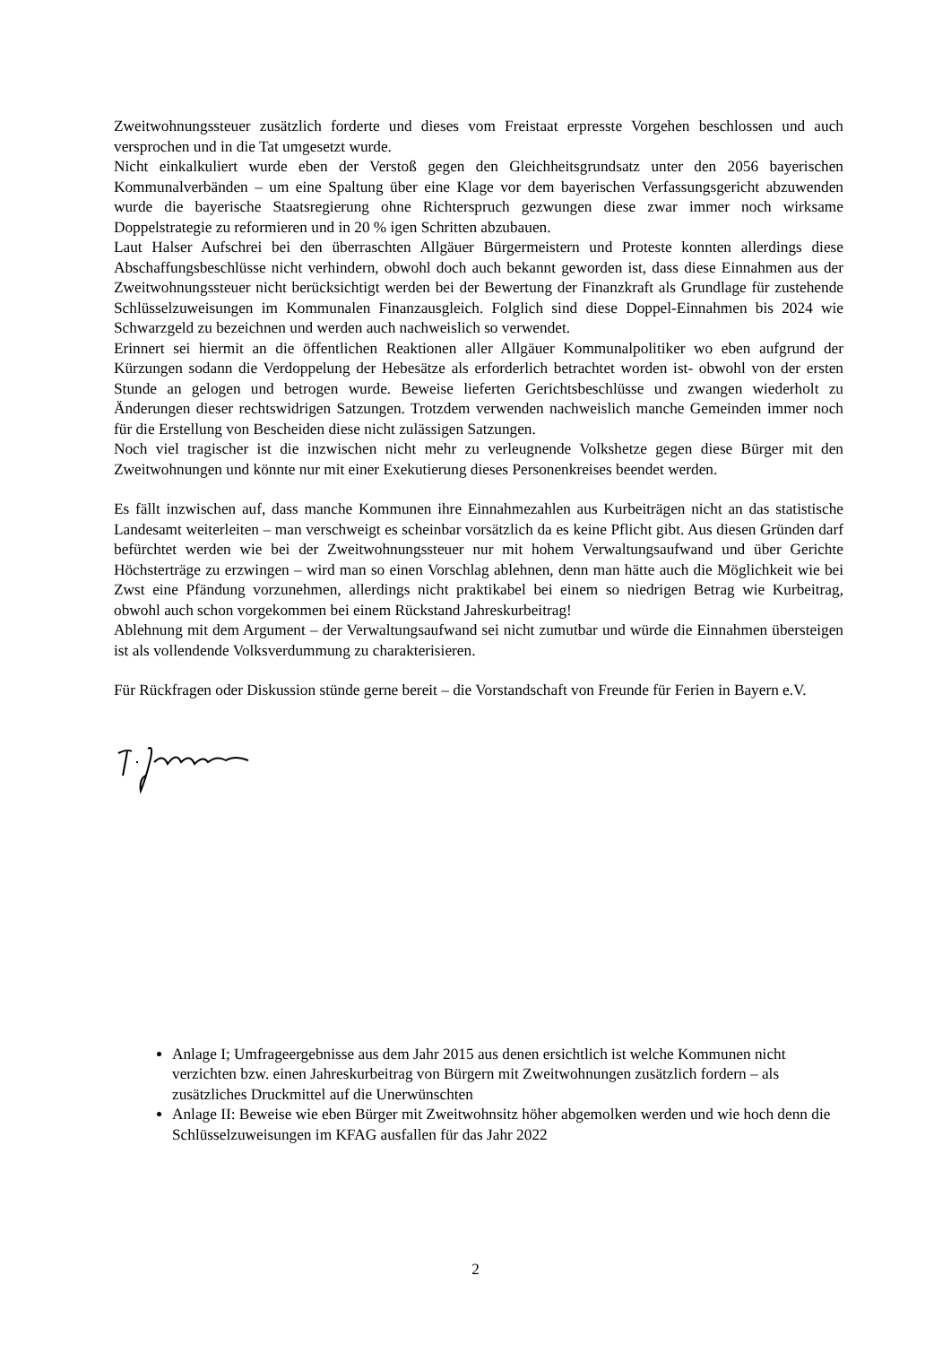Zweitwohnungssteuer zusätzlich forderte und dieses vom Freistaat erpresste Vorgehen beschlossen und auch versprochen und in die Tat umgesetzt wurde.
Nicht einkalkuliert wurde eben der Verstoß gegen den Gleichheitsgrundsatz unter den 2056 bayerischen Kommunalverbänden – um eine Spaltung über eine Klage vor dem bayerischen Verfassungsgericht abzuwenden wurde die bayerische Staatsregierung ohne Richterspruch gezwungen diese zwar immer noch wirksame Doppelstrategie zu reformieren und in 20 % igen Schritten abzubauen.
Laut Halser Aufschrei bei den überraschten Allgäuer Bürgermeistern und Proteste konnten allerdings diese Abschaffungsbeschlüsse nicht verhindern, obwohl doch auch bekannt geworden ist, dass diese Einnahmen aus der Zweitwohnungssteuer nicht berücksichtigt werden bei der Bewertung der Finanzkraft als Grundlage für zustehende Schlüsselzuweisungen im Kommunalen Finanzausgleich. Folglich sind diese Doppel-Einnahmen bis 2024 wie Schwarzgeld zu bezeichnen und werden auch nachweislich so verwendet.
Erinnert sei hiermit an die öffentlichen Reaktionen aller Allgäuer Kommunalpolitiker wo eben aufgrund der Kürzungen sodann die Verdoppelung der Hebesätze als erforderlich betrachtet worden ist- obwohl von der ersten Stunde an gelogen und betrogen wurde. Beweise lieferten Gerichtsbeschlüsse und zwangen wiederholt zu Änderungen dieser rechtswidrigen Satzungen. Trotzdem verwenden nachweislich manche Gemeinden immer noch für die Erstellung von Bescheiden diese nicht zulässigen Satzungen.
Noch viel tragischer ist die inzwischen nicht mehr zu verleugnende Volkshetze gegen diese Bürger mit den Zweitwohnungen und könnte nur mit einer Exekutierung dieses Personenkreises beendet werden.
Es fällt inzwischen auf, dass manche Kommunen ihre Einnahmezahlen aus Kurbeiträgen nicht an das statistische Landesamt weiterleiten – man verschweigt es scheinbar vorsätzlich da es keine Pflicht gibt. Aus diesen Gründen darf befürchtet werden wie bei der Zweitwohnungssteuer nur mit hohem Verwaltungsaufwand und über Gerichte Höchsterträge zu erzwingen – wird man so einen Vorschlag ablehnen, denn man hätte auch die Möglichkeit wie bei Zwst eine Pfändung vorzunehmen, allerdings nicht praktikabel bei einem so niedrigen Betrag wie Kurbeitrag, obwohl auch schon vorgekommen bei einem Rückstand Jahreskurbeitrag!
Ablehnung mit dem Argument – der Verwaltungsaufwand sei nicht zumutbar und würde die Einnahmen übersteigen ist als vollendende Volksverdummung zu charakterisieren.
Für Rückfragen oder Diskussion stünde gerne bereit – die Vorstandschaft von Freunde für Ferien in Bayern e.V.
Anlage I; Umfrageergebnisse aus dem Jahr 2015 aus denen ersichtlich ist welche Kommunen nicht verzichten bzw. einen Jahreskurbeitrag von Bürgern mit Zweitwohnungen zusätzlich fordern – als zusätzliches Druckmittel auf die Unerwünschten
Anlage II: Beweise wie eben Bürger mit Zweitwohnsitz höher abgemolken werden und wie hoch denn die Schlüsselzuweisungen im KFAG ausfallen für das Jahr 2022
2